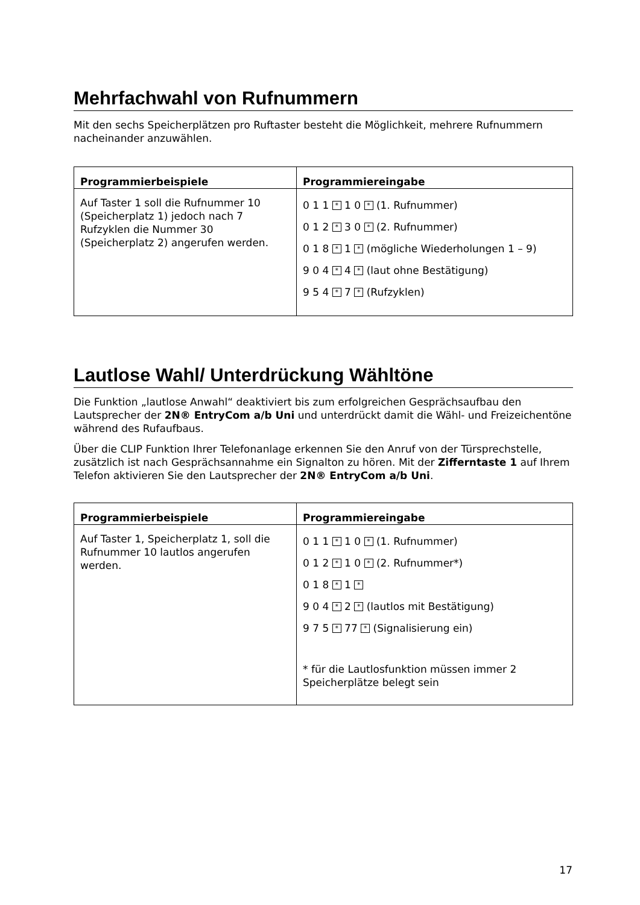Mehrfachwahl von Rufnummern
Mit den sechs Speicherplätzen pro Ruftaster besteht die Möglichkeit, mehrere Rufnummern nacheinander anzuwählen.
| Programmierbeispiele | Programmiereingabe |
| --- | --- |
| Auf Taster 1 soll die Rufnummer 10 (Speicherplatz 1) jedoch nach 7 Rufzyklen die Nummer 30 (Speicherplatz 2) angerufen werden. | 0 1 1 * 1 0 * (1. Rufnummer) 0 1 2 * 3 0 * (2. Rufnummer) 0 1 8 * 1 * (mögliche Wiederholungen 1 – 9) 9 0 4 * 4 * (laut ohne Bestätigung) 9 5 4 * 7 * (Rufzyklen) |
Lautlose Wahl/ Unterdrückung Wähltöne
Die Funktion „lautlose Anwahl“ deaktiviert bis zum erfolgreichen Gesprächsaufbau den Lautsprecher der 2N® EntryCom a/b Uni und unterdrückt damit die Wähl- und Freizeichentöne während des Rufaufbaus.
Über die CLIP Funktion Ihrer Telefonanlage erkennen Sie den Anruf von der Türsprechstelle, zusätzlich ist nach Gesprächsannahme ein Signalton zu hören. Mit der Zifferntaste 1 auf Ihrem Telefon aktivieren Sie den Lautsprecher der 2N® EntryCom a/b Uni.
| Programmierbeispiele | Programmiereingabe |
| --- | --- |
| Auf Taster 1, Speicherplatz 1, soll die Rufnummer 10 lautlos angerufen werden. | 0 1 1 * 1 0 * (1. Rufnummer) 0 1 2 * 1 0 * (2. Rufnummer*) 0 1 8 * 1 * 9 0 4 * 2 * (lautlos mit Bestätigung) 9 7 5 * 77 * (Signalisierung ein) * für die Lautlosfunktion müssen immer 2 Speicherplätze belegt sein |
17